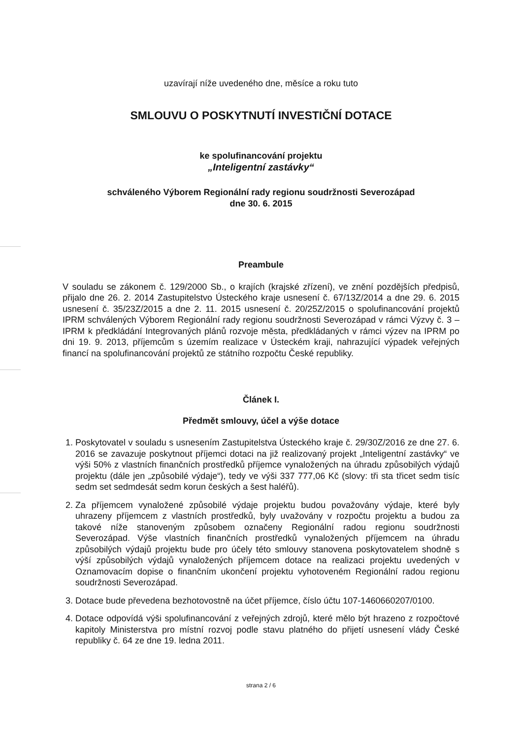uzavírají níže uvedeného dne, měsíce a roku tuto
SMLOUVU O POSKYTNUTÍ INVESTIČNÍ DOTACE
ke spolufinancování projektu
„Inteligentní zastávky“
schváleného Výborem Regionální rady regionu soudržnosti Severozápad
dne 30. 6. 2015
Preambule
V souladu se zákonem č. 129/2000 Sb., o krajích (krajské zřízení), ve znění pozdějších předpisů, přijalo dne 26. 2. 2014 Zastupitelstvo Ústeckého kraje usnesení č. 67/13Z/2014 a dne 29. 6. 2015 usnesení č. 35/23Z/2015 a dne 2. 11. 2015 usnesení č. 20/25Z/2015 o spolufinancování projektů IPRM schválených Výborem Regionální rady regionu soudržnosti Severozápad v rámci Výzvy č. 3 – IPRM k předkládání Integrovaných plánů rozvoje města, předkládaných v rámci výzev na IPRM po dni 19. 9. 2013, příjemcům s územím realizace v Ústeckém kraji, nahrazující výpadek veřejných financí na spolufinancování projektů ze státního rozpočtu České republiky.
Článek I.
Předmět smlouvy, účel a výše dotace
1. Poskytovatel v souladu s usnesením Zastupitelstva Ústeckého kraje č. 29/30Z/2016 ze dne 27. 6. 2016 se zavazuje poskytnout příjemci dotaci na již realizovaný projekt „Inteligentní zastávky“ ve výši 50% z vlastních finančních prostředků příjemce vynaložených na úhradu způsobilých výdajů projektu (dále jen „způsobilé výdaje“), tedy ve výši 337 777,06 Kč (slovy: tři sta třicet sedm tisíc sedm set sedmdesát sedm korun českých a šest haléřů).
2. Za příjemcem vynaložené způsobilé výdaje projektu budou považovány výdaje, které byly uhrazeny příjemcem z vlastních prostředků, byly uvažovány v rozpočtu projektu a budou za takové níže stanoveným způsobem označeny Regionální radou regionu soudržnosti Severozápad. Výše vlastních finančních prostředků vynaložených příjemcem na úhradu způsobilých výdajů projektu bude pro účely této smlouvy stanovena poskytovatelem shodně s výší způsobilých výdajů vynaložených příjemcem dotace na realizaci projektu uvedených v Oznamovacím dopise o finančním ukončení projektu vyhotoveném Regionální radou regionu soudržnosti Severozápad.
3. Dotace bude převedena bezhotovostně na účet příjemce, číslo účtu 107-1460660207/0100.
4. Dotace odpovídá výši spolufinancování z veřejných zdrojů, které mělo být hrazeno z rozpočtové kapitoly Ministerstva pro místní rozvoj podle stavu platného do přijetí usnesení vlády České republiky č. 64 ze dne 19. ledna 2011.
strana 2 / 6